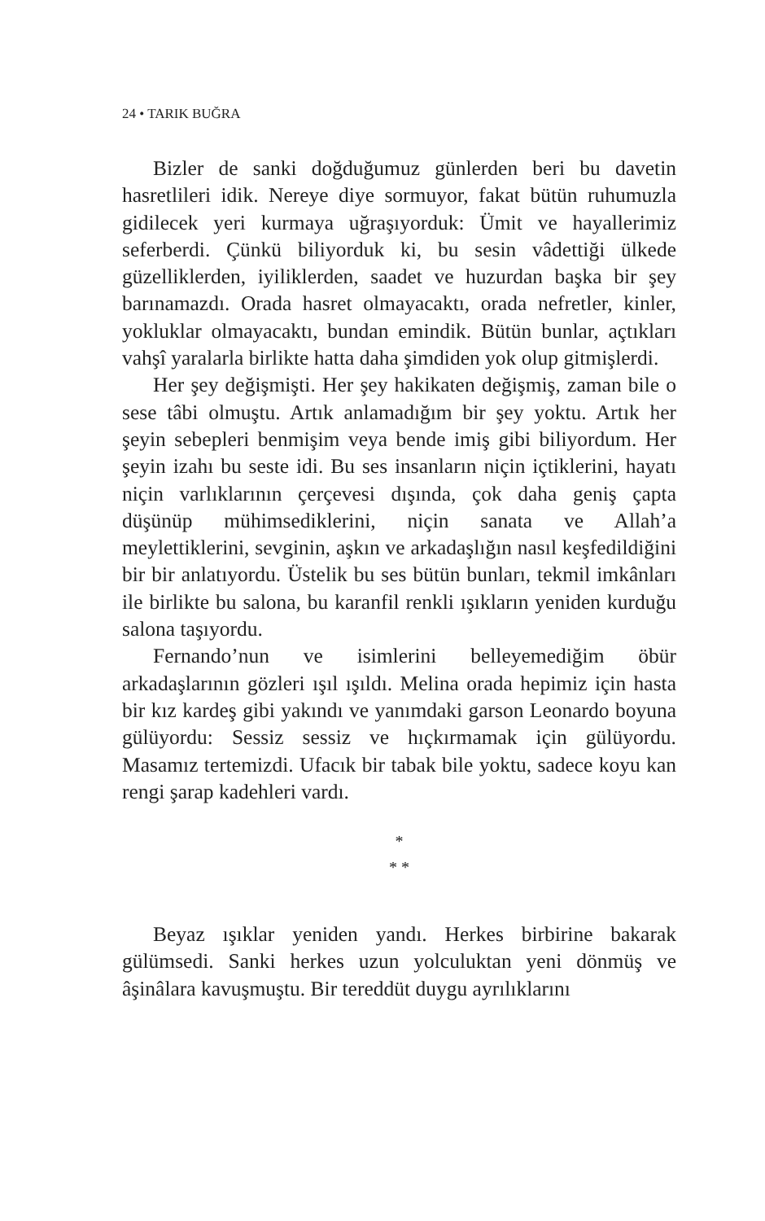24 • TARIK BUĞRA
Bizler de sanki doğduğumuz günlerden beri bu davetin hasretlileri idik. Nereye diye sormuyor, fakat bütün ruhumuzla gidilecek yeri kurmaya uğraşıyorduk: Ümit ve hayallerimiz seferberdi. Çünkü biliyorduk ki, bu sesin vâdettiği ülkede güzelliklerden, iyiliklerden, saadet ve huzurdan başka bir şey barınamazdı. Orada hasret olmayacaktı, orada nefretler, kinler, yokluklar olmayacaktı, bundan emindik. Bütün bunlar, açtıkları vahşî yaralarla birlikte hatta daha şimdiden yok olup gitmişlerdi.
Her şey değişmişti. Her şey hakikaten değişmiş, zaman bile o sese tâbi olmuştu. Artık anlamadığım bir şey yoktu. Artık her şeyin sebepleri benmişim veya bende imiş gibi biliyordum. Her şeyin izahı bu seste idi. Bu ses insanların niçin içtiklerini, hayatı niçin varlıklarının çerçevesi dışında, çok daha geniş çapta düşünüp mühimsediklerini, niçin sanata ve Allah’a meylettiklerini, sevginin, aşkın ve arkadaşlığın nasıl keşfedildiğini bir bir anlatıyordu. Üstelik bu ses bütün bunları, tekmil imkânları ile birlikte bu salona, bu karanfil renkli ışıkların yeniden kurduğu salona taşıyordu.
Fernando’nun ve isimlerini belleyemediğim öbür arkadaşlarının gözleri ışıl ışıldı. Melina orada hepimiz için hasta bir kız kardeş gibi yakındı ve yanımdaki garson Leonardo boyuna gülüyordu: Sessiz sessiz ve hıçkırmamak için gülüyordu. Masamız tertemizdi. Ufacık bir tabak bile yoktu, sadece koyu kan rengi şarap kadehleri vardı.
*
* *
Beyaz ışıklar yeniden yandı. Herkes birbirine bakarak gülümsedi. Sanki herkes uzun yolculuktan yeni dönmüş ve âşinâlara kavuşmuştu. Bir tereddüt duygu ayrılıklarını